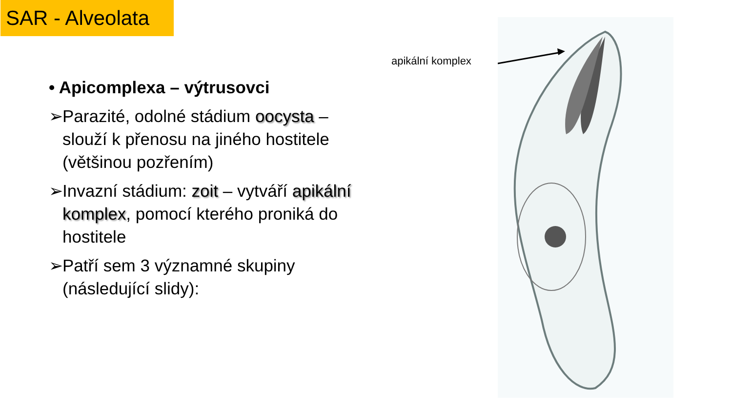SAR - Alveolata
• Apicomplexa – výtrusovci
➢ Parazité, odolné stádium oocysta – slouží k přenosu na jiného hostitele (většinou pozřením)
➢ Invazní stádium: zoit – vytváří apikální komplex, pomocí kterého proniká do hostitele
➢ Patří sem 3 významné skupiny (následující slidy):
apikální komplex